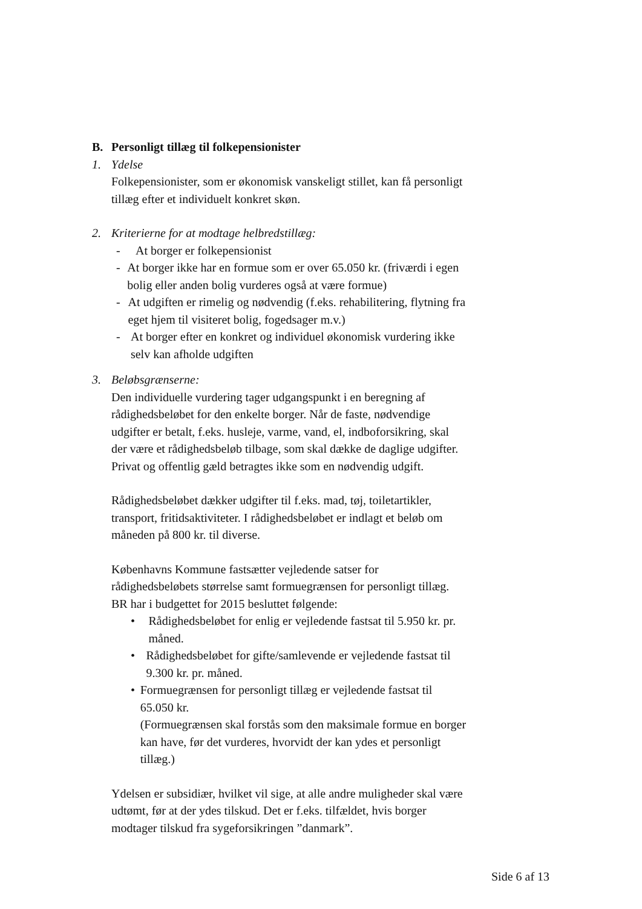B. Personligt tillæg til folkepensionister
1. Ydelse
Folkepensionister, som er økonomisk vanskeligt stillet, kan få personligt tillæg efter et individuelt konkret skøn.
2. Kriterierne for at modtage helbredstillæg:
- At borger er folkepensionist
- At borger ikke har en formue som er over 65.050 kr. (friværdi i egen bolig eller anden bolig vurderes også at være formue)
- At udgiften er rimelig og nødvendig (f.eks. rehabilitering, flytning fra eget hjem til visiteret bolig, fogedsager m.v.)
- At borger efter en konkret og individuel økonomisk vurdering ikke selv kan afholde udgiften
3. Beløbsgrænserne:
Den individuelle vurdering tager udgangspunkt i en beregning af rådighedsbeløbet for den enkelte borger. Når de faste, nødvendige udgifter er betalt, f.eks. husleje, varme, vand, el, indboforsikring, skal der være et rådighedsbeløb tilbage, som skal dække de daglige udgifter. Privat og offentlig gæld betragtes ikke som en nødvendig udgift.
Rådighedsbeløbet dækker udgifter til f.eks. mad, tøj, toiletartikler, transport, fritidsaktiviteter. I rådighedsbeløbet er indlagt et beløb om måneden på 800 kr. til diverse.
Københavns Kommune fastsætter vejledende satser for rådighedsbeløbets størrelse samt formuegrænsen for personligt tillæg. BR har i budgettet for 2015 besluttet følgende:
• Rådighedsbeløbet for enlig er vejledende fastsat til 5.950 kr. pr. måned.
• Rådighedsbeløbet for gifte/samlevende er vejledende fastsat til 9.300 kr. pr. måned.
• Formuegrænsen for personligt tillæg er vejledende fastsat til 65.050 kr.
(Formuegrænsen skal forstås som den maksimale formue en borger kan have, før det vurderes, hvorvidt der kan ydes et personligt tillæg.)
Ydelsen er subsidiær, hvilket vil sige, at alle andre muligheder skal være udtømt, før at der ydes tilskud. Det er f.eks. tilfældet, hvis borger modtager tilskud fra sygeforsikringen ”danmark”.
Side 6 af 13